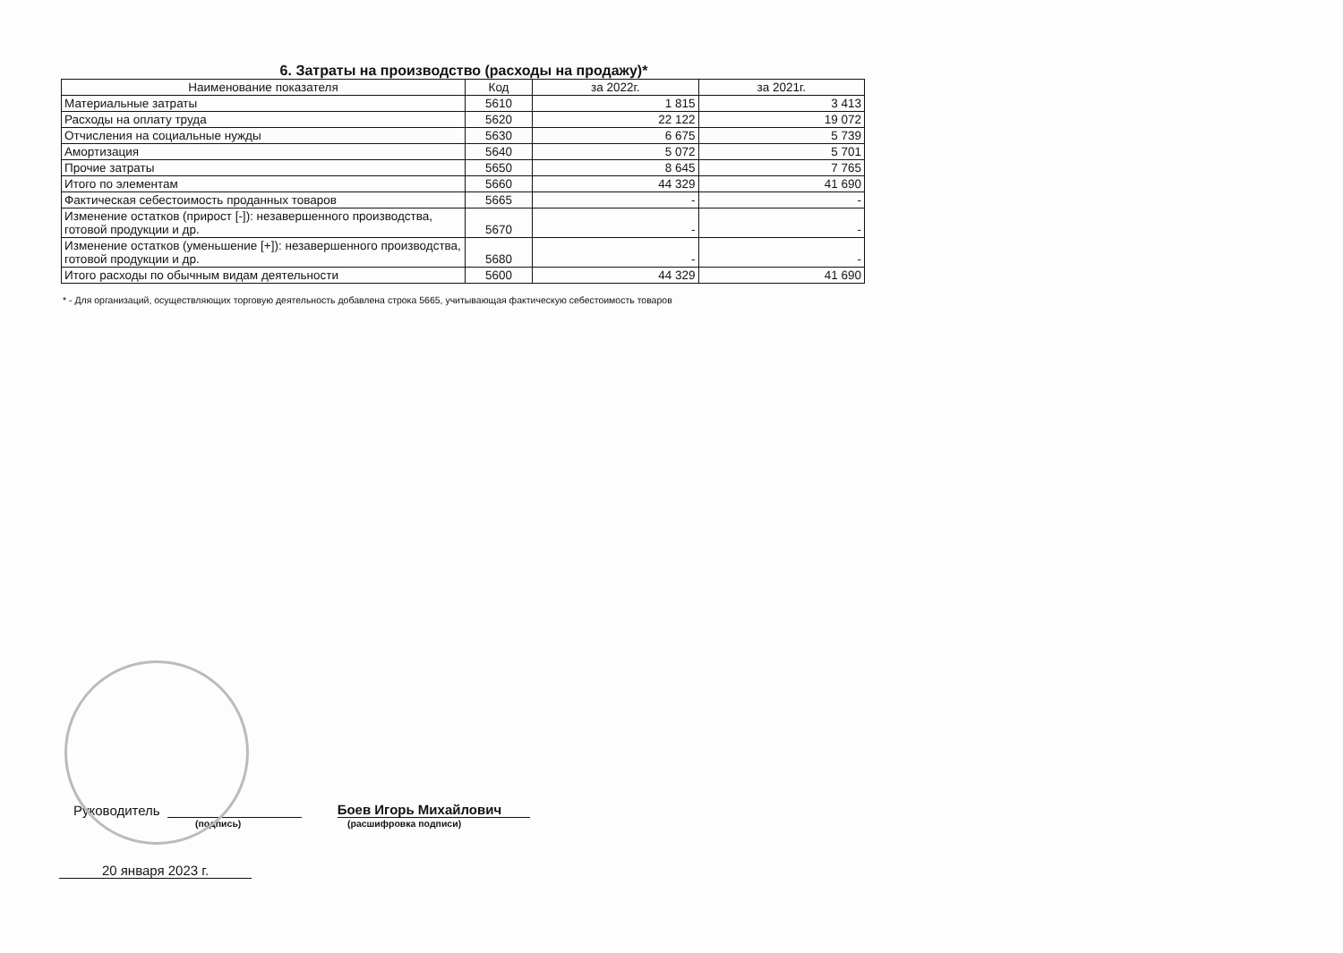6. Затраты на производство (расходы на продажу)*
| Наименование показателя | Код | за 2022г. | за 2021г. |
| --- | --- | --- | --- |
| Материальные затраты | 5610 | 1 815 | 3 413 |
| Расходы на оплату труда | 5620 | 22 122 | 19 072 |
| Отчисления на социальные нужды | 5630 | 6 675 | 5 739 |
| Амортизация | 5640 | 5 072 | 5 701 |
| Прочие затраты | 5650 | 8 645 | 7 765 |
| Итого по элементам | 5660 | 44 329 | 41 690 |
| Фактическая себестоимость проданных товаров | 5665 | - | - |
| Изменение остатков (прирост [-]): незавершенного производства, готовой продукции и др. | 5670 | - | - |
| Изменение остатков (уменьшение [+]): незавершенного производства, готовой продукции и др. | 5680 | - | - |
| Итого расходы по обычным видам деятельности | 5600 | 44 329 | 41 690 |
* - Для организаций, осуществляющих торговую деятельность добавлена строка 5665, учитывающая фактическую себестоимость товаров
Руководитель Боев Игорь Михайлович
(подпись) (расшифровка подписи)
20 января 2023 г.